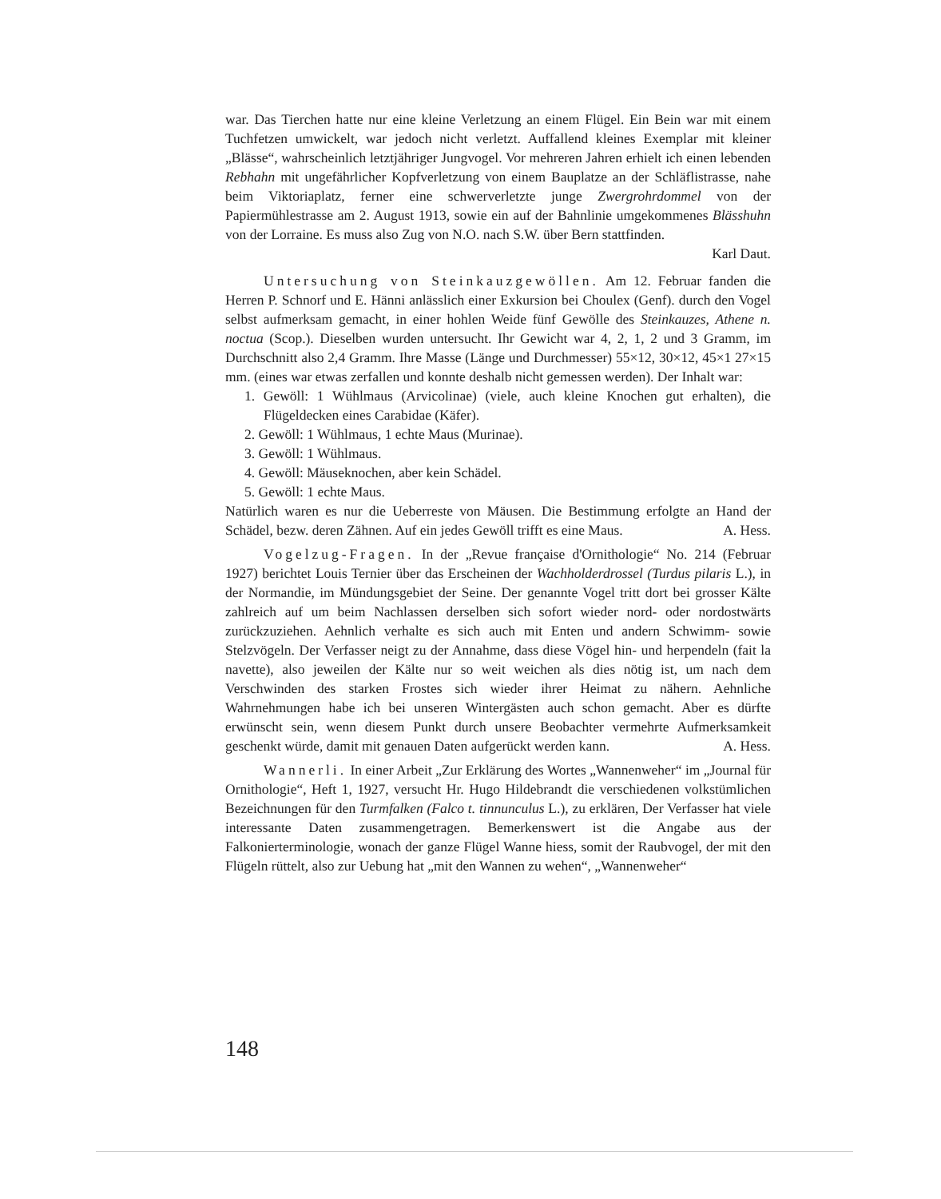war. Das Tierchen hatte nur eine kleine Verletzung an einem Flügel. Ein Bein war mit einem Tuchfetzen umwickelt, war jedoch nicht verletzt. Auffallend kleines Exemplar mit kleiner „Blässe“, wahrscheinlich letztjähriger Jungvogel. Vor mehreren Jahren erhielt ich einen lebenden Rebhahn mit ungefährlicher Kopfverletzung von einem Bauplatze an der Schläflistrasse, nahe beim Viktoriaplatz, ferner eine schwerverletzte junge Zwergrohrdommel von der Papiermühlestrasse am 2. August 1913, sowie ein auf der Bahnlinie umgekommenes Blässhuhn von der Lorraine. Es muss also Zug von N.O. nach S.W. über Bern stattfinden.
Karl Daut.
Untersuchung von Steinkauzgewöllen. Am 12. Februar fanden die Herren P. Schnorf und E. Hänni anlässlich einer Exkursion bei Choulex (Genf). durch den Vogel selbst aufmerksam gemacht, in einer hohlen Weide fünf Gewölle des Steinkauzes, Athene n. noctua (Scop.). Dieselben wurden untersucht. Ihr Gewicht war 4, 2, 1, 2 und 3 Gramm, im Durchschnitt also 2,4 Gramm. Ihre Masse (Länge und Durchmesser) 55×12, 30×12, 45×1 27×15 mm. (eines war etwas zerfallen und konnte deshalb nicht gemessen werden). Der Inhalt war:
1. Gewöll: 1 Wühlmaus (Arvicolinae) (viele, auch kleine Knochen gut erhalten), die Flügeldecken eines Carabidae (Käfer).
2. Gewöll: 1 Wühlmaus, 1 echte Maus (Murinae).
3. Gewöll: 1 Wühlmaus.
4. Gewöll: Mäuseknochen, aber kein Schädel.
5. Gewöll: 1 echte Maus.
Natürlich waren es nur die Ueberreste von Mäusen. Die Bestimmung erfolgte an Hand der Schädel, bezw. deren Zähnen. Auf ein jedes Gewöll trifft es eine Maus. A. Hess.
Vogelzug-Fragen. In der „Revue française d'Ornithologie“ No. 214 (Februar 1927) berichtet Louis Ternier über das Erscheinen der Wachholderdrossel (Turdus pilaris L.), in der Normandie, im Mündungsgebiet der Seine. Der genannte Vogel tritt dort bei grosser Kälte zahlreich auf um beim Nachlassen derselben sich sofort wieder nord- oder nordostwärts zurückzuziehen. Aehnlich verhalte es sich auch mit Enten und andern Schwimm- sowie Stelzvögeln. Der Verfasser neigt zu der Annahme, dass diese Vögel hin- und herpendeln (fait la navette), also jeweilen der Kälte nur so weit weichen als dies nötig ist, um nach dem Verschwinden des starken Frostes sich wieder ihrer Heimat zu nähern. Aehnliche Wahrnehmungen habe ich bei unseren Wintergästen auch schon gemacht. Aber es dürfte erwünscht sein, wenn diesem Punkt durch unsere Beobachter vermehrte Aufmerksamkeit geschenkt würde, damit mit genauen Daten aufgerückt werden kann. A. Hess.
Wannerli. In einer Arbeit „Zur Erklärung des Wortes „Wannenweher“ im „Journal für Ornithologie“, Heft 1, 1927, versucht Hr. Hugo Hildebrandt die verschiedenen volkstümlichen Bezeichnungen für den Turmfalken (Falco t. tinnunculus L.), zu erklären, Der Verfasser hat viele interessante Daten zusammengetragen. Bemerkenswert ist die Angabe aus der Falkonierterminologie, wonach der ganze Flügel Wanne hiess, somit der Raubvogel, der mit den Flügeln rüttelt, also zur Uebung hat „mit den Wannen zu wehen“, „Wannenweher“
148